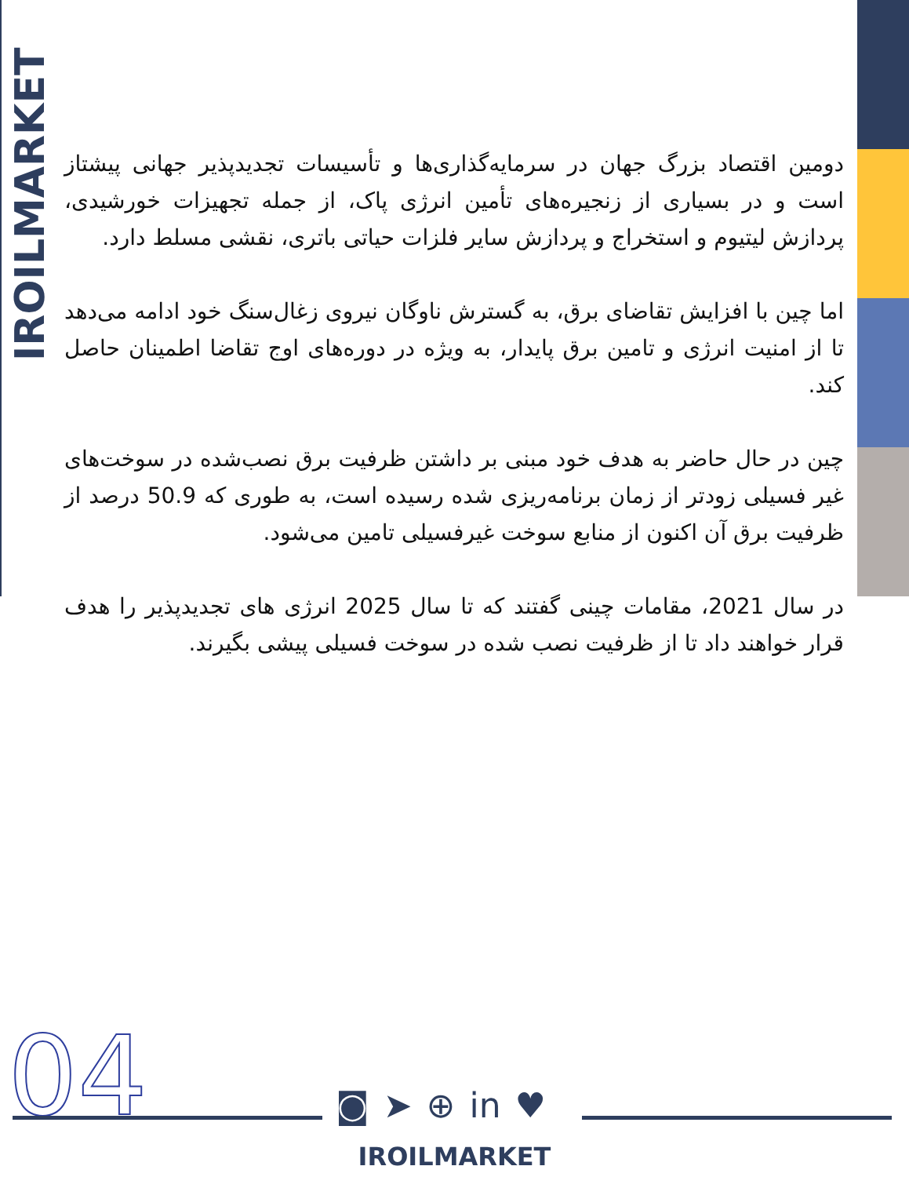IROILMARKET
دومین اقتصاد بزرگ جهان در سرمایه‌گذاری‌ها و تأسیسات تجدیدپذیر جهانی پیشتاز است و در بسیاری از زنجیره‌های تأمین انرژی پاک، از جمله تجهیزات خورشیدی، پردازش لیتیوم و استخراج و پردازش سایر فلزات حیاتی باتری، نقشی مسلط دارد.
اما چین با افزایش تقاضای برق، به گسترش ناوگان نیروی زغال‌سنگ خود ادامه می‌دهد تا از امنیت انرژی و تامین برق پایدار، به ویژه در دوره‌های اوج تقاضا اطمینان حاصل کند.
چین در حال حاضر به هدف خود مبنی بر داشتن ظرفیت برق نصب‌شده در سوخت‌های غیر فسیلی زودتر از زمان برنامه‌ریزی شده رسیده است، به طوری که 50.9 درصد از ظرفیت برق آن اکنون از منابع سوخت غیرفسیلی تامین می‌شود.
در سال 2021، مقامات چینی گفتند که تا سال 2025 انرژی های تجدیدپذیر را هدف قرار خواهند داد تا از ظرفیت نصب شده در سوخت فسیلی پیشی بگیرند.
04 ◙ ➤ ⊕ in ♥
IROILMARKET